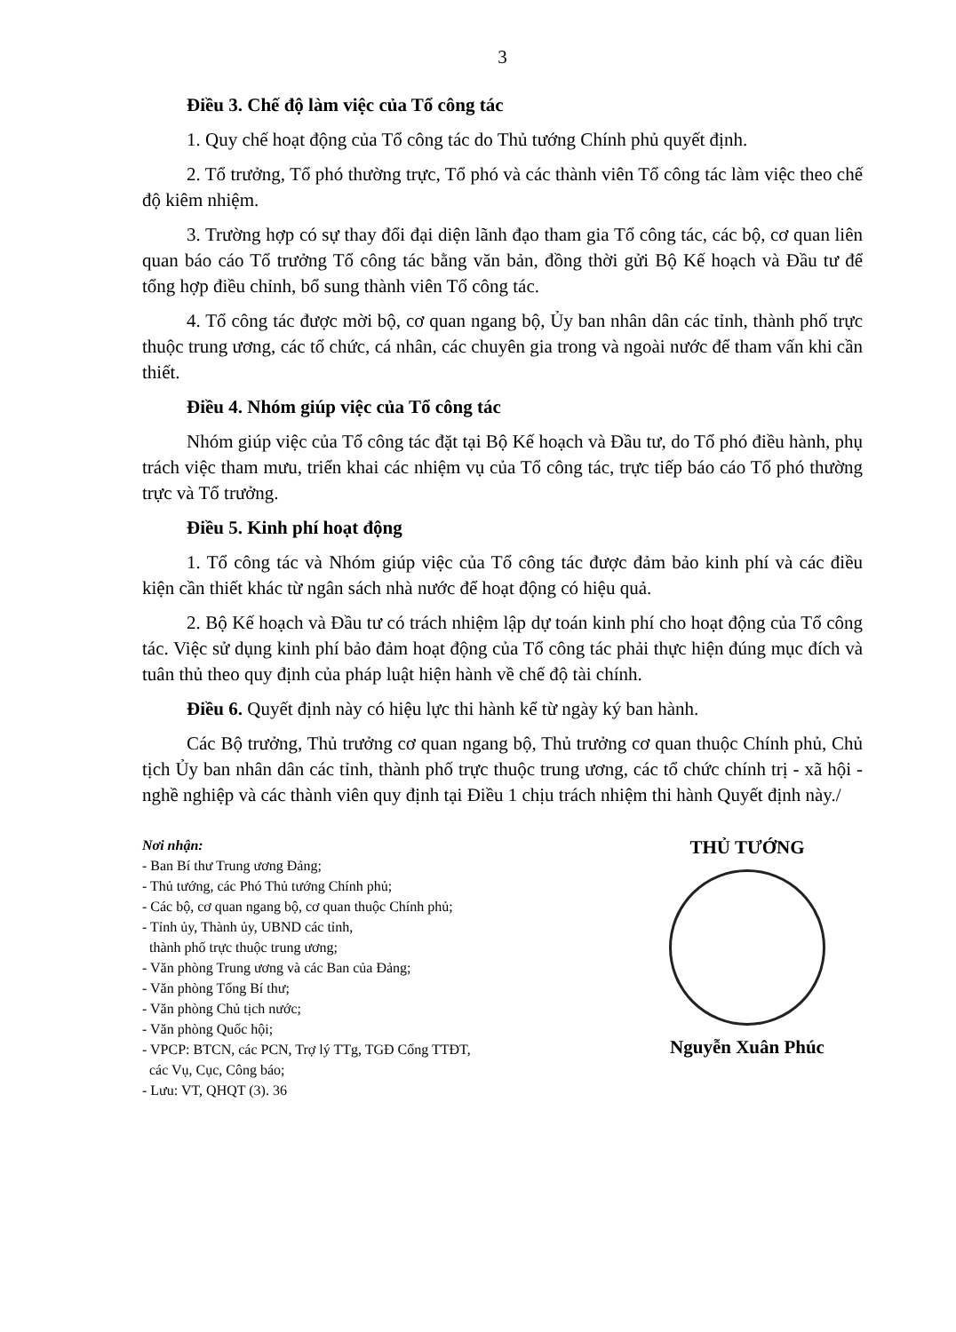3
Điều 3. Chế độ làm việc của Tổ công tác
1. Quy chế hoạt động của Tổ công tác do Thủ tướng Chính phủ quyết định.
2. Tổ trưởng, Tổ phó thường trực, Tổ phó và các thành viên Tổ công tác làm việc theo chế độ kiêm nhiệm.
3. Trường hợp có sự thay đổi đại diện lãnh đạo tham gia Tổ công tác, các bộ, cơ quan liên quan báo cáo Tổ trưởng Tổ công tác bằng văn bản, đồng thời gửi Bộ Kế hoạch và Đầu tư để tổng hợp điều chỉnh, bổ sung thành viên Tổ công tác.
4. Tổ công tác được mời bộ, cơ quan ngang bộ, Ủy ban nhân dân các tỉnh, thành phố trực thuộc trung ương, các tổ chức, cá nhân, các chuyên gia trong và ngoài nước để tham vấn khi cần thiết.
Điều 4. Nhóm giúp việc của Tổ công tác
Nhóm giúp việc của Tổ công tác đặt tại Bộ Kế hoạch và Đầu tư, do Tổ phó điều hành, phụ trách việc tham mưu, triển khai các nhiệm vụ của Tổ công tác, trực tiếp báo cáo Tổ phó thường trực và Tổ trưởng.
Điều 5. Kinh phí hoạt động
1. Tổ công tác và Nhóm giúp việc của Tổ công tác được đảm bảo kinh phí và các điều kiện cần thiết khác từ ngân sách nhà nước để hoạt động có hiệu quả.
2. Bộ Kế hoạch và Đầu tư có trách nhiệm lập dự toán kinh phí cho hoạt động của Tổ công tác. Việc sử dụng kinh phí bảo đảm hoạt động của Tổ công tác phải thực hiện đúng mục đích và tuân thủ theo quy định của pháp luật hiện hành về chế độ tài chính.
Điều 6. Quyết định này có hiệu lực thi hành kể từ ngày ký ban hành.
Các Bộ trưởng, Thủ trưởng cơ quan ngang bộ, Thủ trưởng cơ quan thuộc Chính phủ, Chủ tịch Ủy ban nhân dân các tỉnh, thành phố trực thuộc trung ương, các tổ chức chính trị - xã hội - nghề nghiệp và các thành viên quy định tại Điều 1 chịu trách nhiệm thi hành Quyết định này./
Nơi nhận:
- Ban Bí thư Trung ương Đảng;
- Thủ tướng, các Phó Thủ tướng Chính phủ;
- Các bộ, cơ quan ngang bộ, cơ quan thuộc Chính phủ;
- Tỉnh ủy, Thành ủy, UBND các tỉnh,
thành phố trực thuộc trung ương;
- Văn phòng Trung ương và các Ban của Đảng;
- Văn phòng Tổng Bí thư;
- Văn phòng Chủ tịch nước;
- Văn phòng Quốc hội;
- VPCP: BTCN, các PCN, Trợ lý TTg, TGĐ Cổng TTĐT,
các Vụ, Cục, Công báo;
- Lưu: VT, QHQT (3). 36
THỦ TƯỚNG
Nguyễn Xuân Phúc